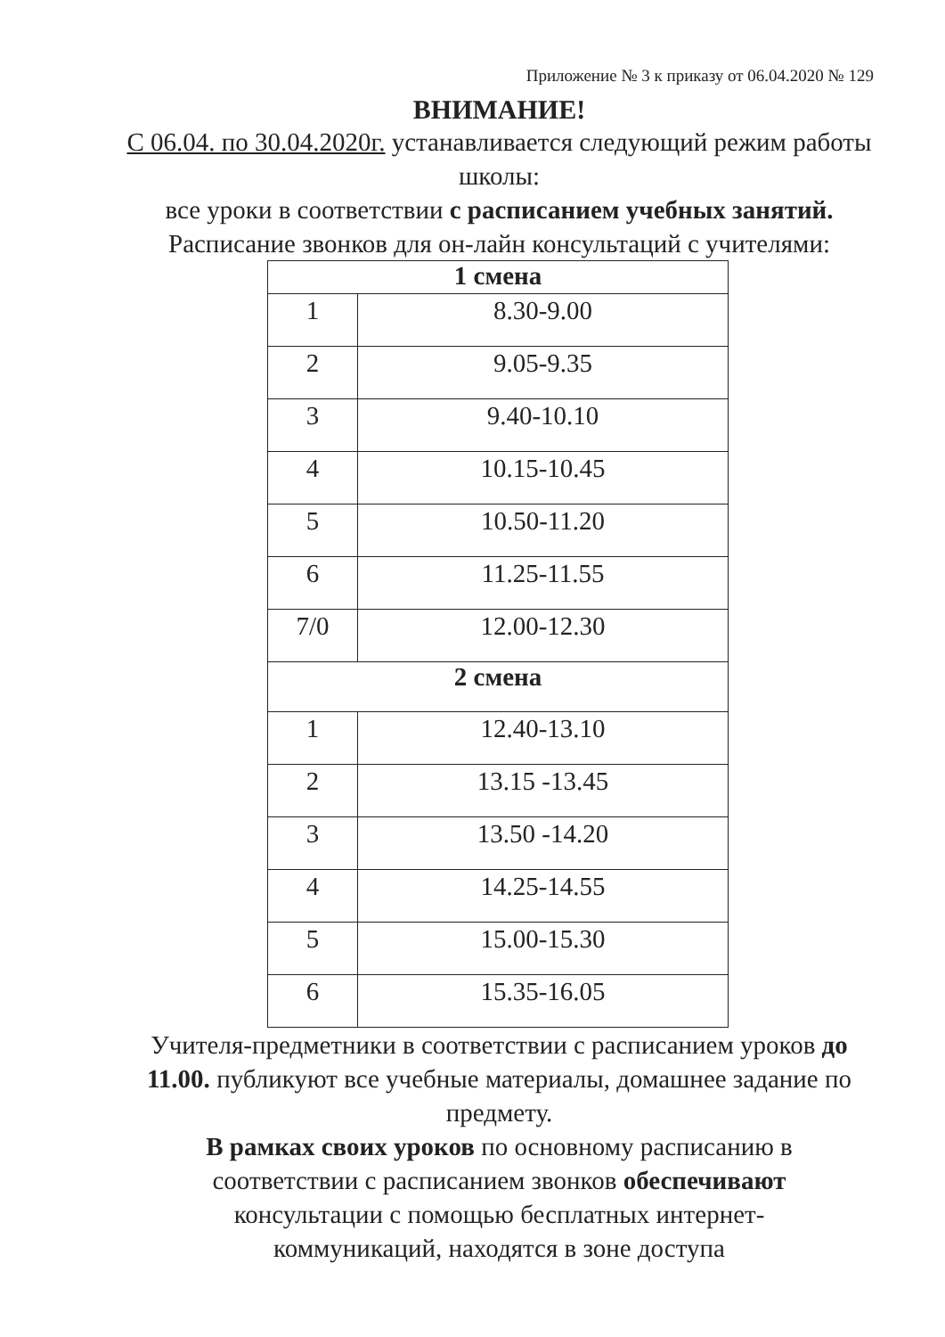Приложение № 3 к приказу от 06.04.2020 № 129
ВНИМАНИЕ!
С 06.04. по 30.04.2020г. устанавливается следующий режим работы школы:
все уроки в соответствии с расписанием учебных занятий.
Расписание звонков для он-лайн консультаций с учителями:
| 1 смена | |
| --- | --- |
| 1 | 8.30-9.00 |
| 2 | 9.05-9.35 |
| 3 | 9.40-10.10 |
| 4 | 10.15-10.45 |
| 5 | 10.50-11.20 |
| 6 | 11.25-11.55 |
| 7/0 | 12.00-12.30 |
| 2 смена | |
| 1 | 12.40-13.10 |
| 2 | 13.15 -13.45 |
| 3 | 13.50 -14.20 |
| 4 | 14.25-14.55 |
| 5 | 15.00-15.30 |
| 6 | 15.35-16.05 |
Учителя-предметники в соответствии с расписанием уроков до 11.00. публикуют все учебные материалы, домашнее задание по предмету.
В рамках своих уроков по основному расписанию в соответствии с расписанием звонков обеспечивают консультации с помощью бесплатных интернет-коммуникаций, находятся в зоне доступа